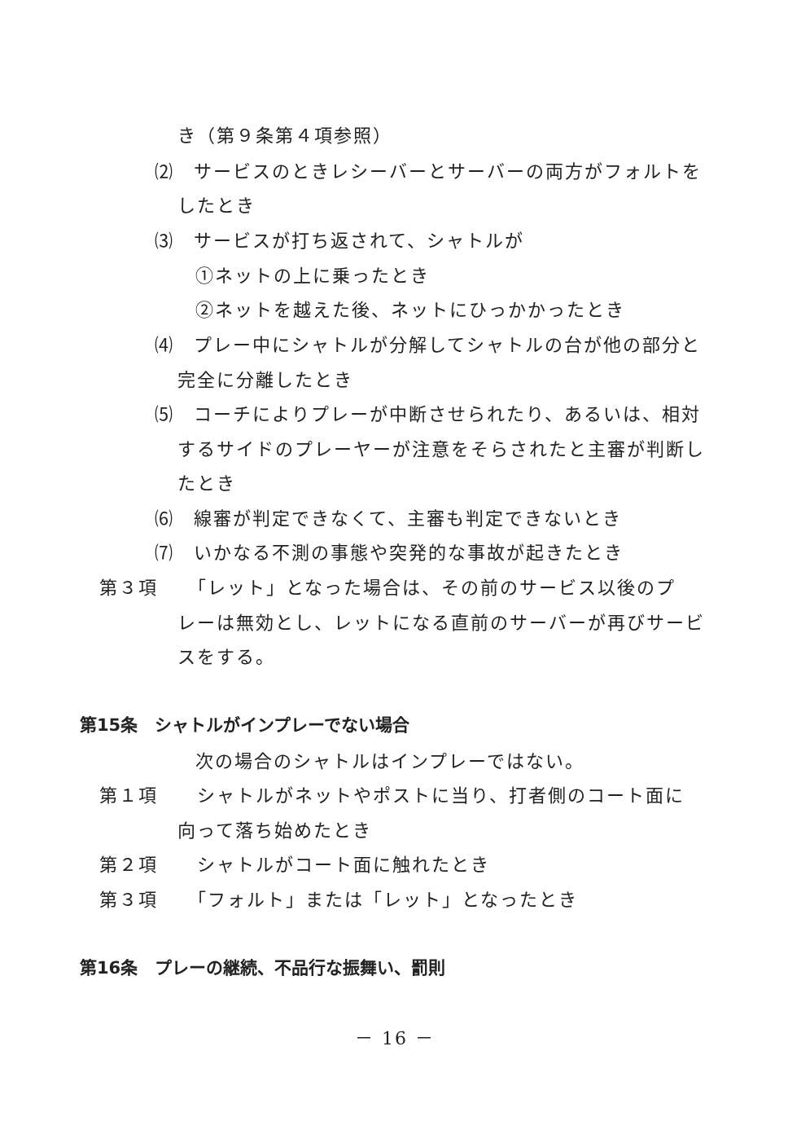き（第９条第４項参照）
⑵　サービスのときレシーバーとサーバーの両方がフォルトを
したとき
⑶　サービスが打ち返されて、シャトルが
①ネットの上に乗ったとき
②ネットを越えた後、ネットにひっかかったとき
⑷　プレー中にシャトルが分解してシャトルの台が他の部分と
完全に分離したとき
⑸　コーチによりプレーが中断させられたり、あるいは、相対
するサイドのプレーヤーが注意をそらされたと主審が判断し
たとき
⑹　線審が判定できなくて、主審も判定できないとき
⑺　いかなる不測の事態や突発的な事故が起きたとき
第３項　　「レット」となった場合は、その前のサービス以後のプ
レーは無効とし、レットになる直前のサーバーが再びサービ
スをする。
第15条　シャトルがインプレーでない場合
次の場合のシャトルはインプレーではない。
第１項　　シャトルがネットやポストに当り、打者側のコート面に
向って落ち始めたとき
第２項　　シャトルがコート面に触れたとき
第３項　　「フォルト」または「レット」となったとき
第16条　プレーの継続、不品行な振舞い、罰則
－ 16 －